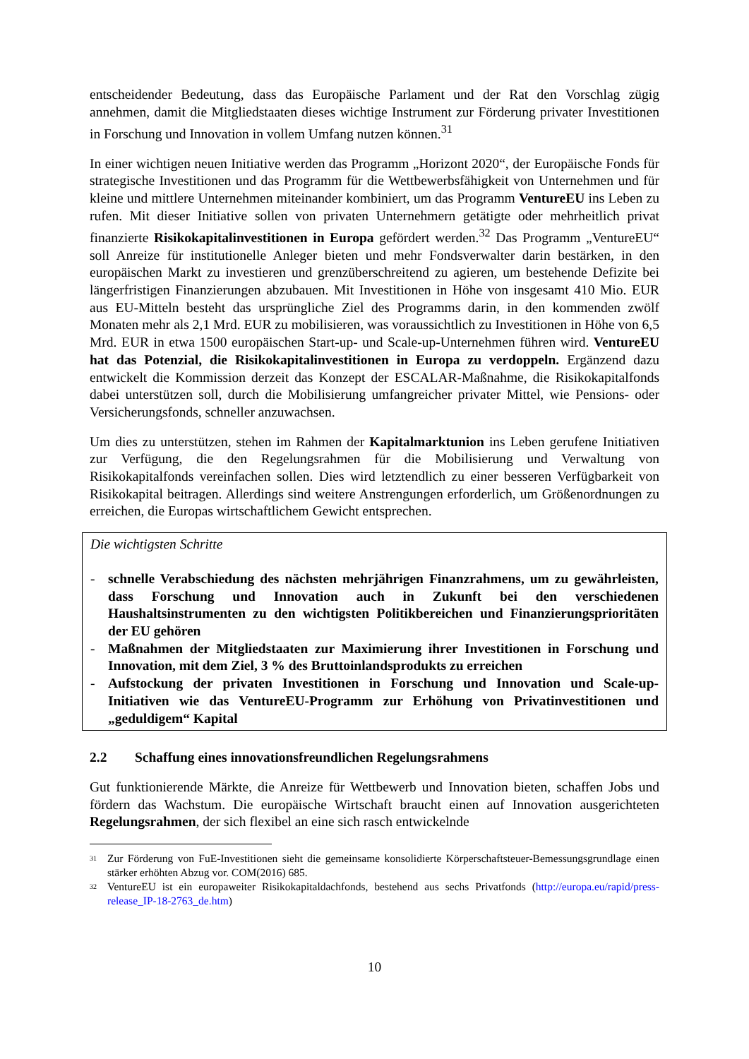entscheidender Bedeutung, dass das Europäische Parlament und der Rat den Vorschlag zügig annehmen, damit die Mitgliedstaaten dieses wichtige Instrument zur Förderung privater Investitionen in Forschung und Innovation in vollem Umfang nutzen können.<sup>31</sup>
In einer wichtigen neuen Initiative werden das Programm „Horizont 2020“, der Europäische Fonds für strategische Investitionen und das Programm für die Wettbewerbsfähigkeit von Unternehmen und für kleine und mittlere Unternehmen miteinander kombiniert, um das Programm VentureEU ins Leben zu rufen. Mit dieser Initiative sollen von privaten Unternehmern getätigte oder mehrheitlich privat finanzierte Risikokapitalinvestitionen in Europa gefördert werden.<sup>32</sup> Das Programm „VentureEU“ soll Anreize für institutionelle Anleger bieten und mehr Fondsverwalter darin bestärken, in den europäischen Markt zu investieren und grenzüberschreitend zu agieren, um bestehende Defizite bei längerfristigen Finanzierungen abzubauen. Mit Investitionen in Höhe von insgesamt 410 Mio. EUR aus EU-Mitteln besteht das ursprüngliche Ziel des Programms darin, in den kommenden zwölf Monaten mehr als 2,1 Mrd. EUR zu mobilisieren, was voraussichtlich zu Investitionen in Höhe von 6,5 Mrd. EUR in etwa 1500 europäischen Start-up- und Scale-up-Unternehmen führen wird. VentureEU hat das Potenzial, die Risikokapitalinvestitionen in Europa zu verdoppeln. Ergänzend dazu entwickelt die Kommission derzeit das Konzept der ESCALAR-Maßnahme, die Risikokapitalfonds dabei unterstützen soll, durch die Mobilisierung umfangreicher privater Mittel, wie Pensions- oder Versicherungsfonds, schneller anzuwachsen.
Um dies zu unterstützen, stehen im Rahmen der Kapitalmarktunion ins Leben gerufene Initiativen zur Verfügung, die den Regelungsrahmen für die Mobilisierung und Verwaltung von Risikokapitalfonds vereinfachen sollen. Dies wird letztendlich zu einer besseren Verfügbarkeit von Risikokapital beitragen. Allerdings sind weitere Anstrengungen erforderlich, um Größenordnungen zu erreichen, die Europas wirtschaftlichem Gewicht entsprechen.
Die wichtigsten Schritte
- schnelle Verabschiedung des nächsten mehrjährigen Finanzrahmens, um zu gewährleisten, dass Forschung und Innovation auch in Zukunft bei den verschiedenen Haushaltsinstrumenten zu den wichtigsten Politikbereichen und Finanzierungsprioritäten der EU gehören
- Maßnahmen der Mitgliedstaaten zur Maximierung ihrer Investitionen in Forschung und Innovation, mit dem Ziel, 3 % des Bruttoinlandsprodukts zu erreichen
- Aufstockung der privaten Investitionen in Forschung und Innovation und Scale-up-Initiativen wie das VentureEU-Programm zur Erhöhung von Privatinvestitionen und „geduldigem“ Kapital
2.2 Schaffung eines innovationsfreundlichen Regelungsrahmens
Gut funktionierende Märkte, die Anreize für Wettbewerb und Innovation bieten, schaffen Jobs und fördern das Wachstum. Die europäische Wirtschaft braucht einen auf Innovation ausgerichteten Regelungsrahmen, der sich flexibel an eine sich rasch entwickelnde
<sup>31</sup> Zur Förderung von FuE-Investitionen sieht die gemeinsame konsolidierte Körperschaftsteuer-Bemessungsgrundlage einen stärker erhöhten Abzug vor. COM(2016) 685.
<sup>32</sup> VentureEU ist ein europaweiter Risikokapitaldachfonds, bestehend aus sechs Privatfonds (http://europa.eu/rapid/press-release_IP-18-2763_de.htm)
10